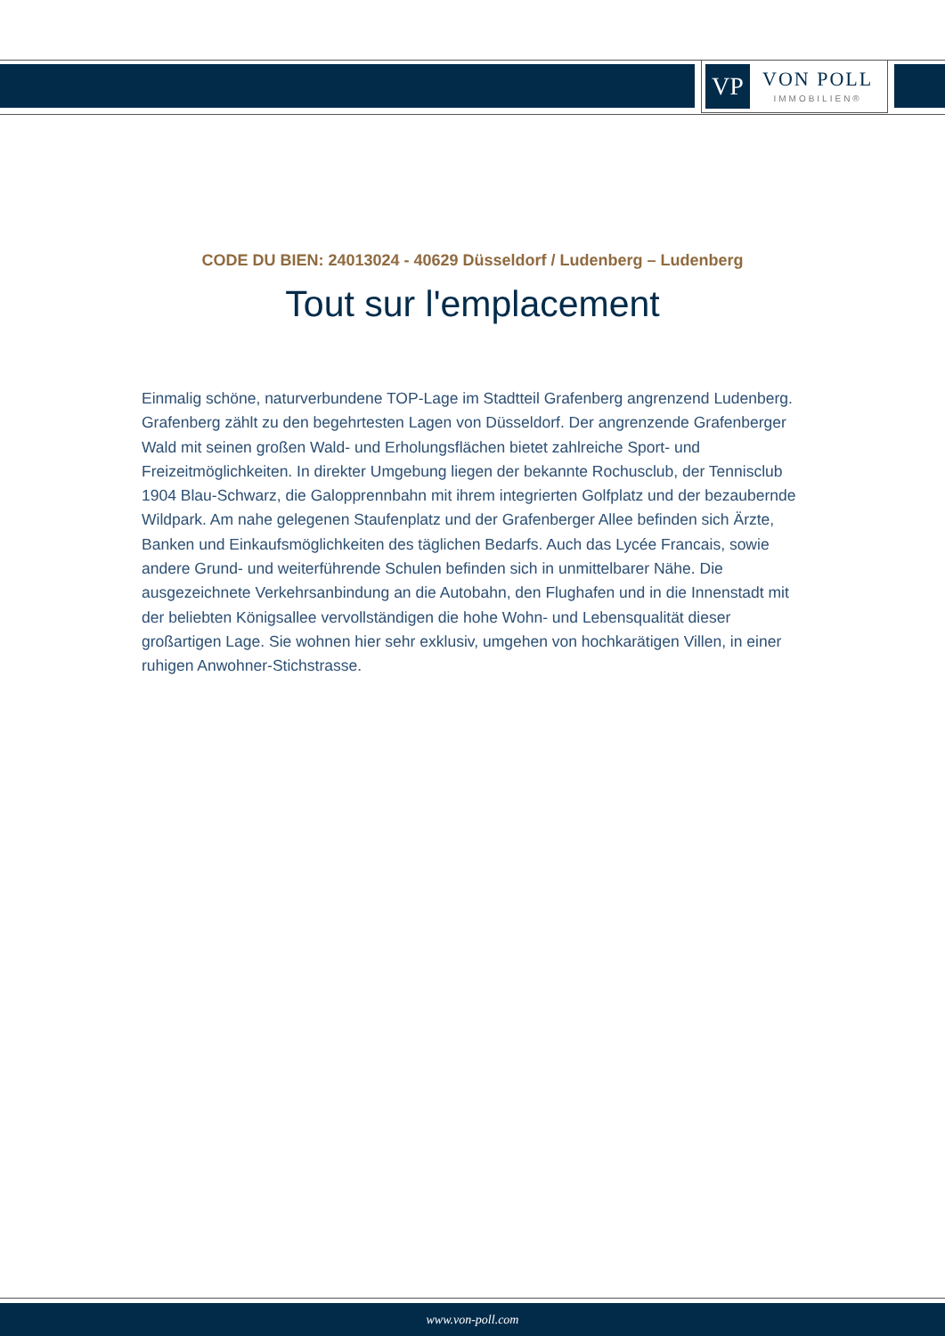VP
VON POLL
IMMOBILIEN®
CODE DU BIEN: 24013024 - 40629 Düsseldorf / Ludenberg – Ludenberg
Tout sur l'emplacement
Einmalig schöne, naturverbundene TOP-Lage im Stadtteil Grafenberg angrenzend Ludenberg. Grafenberg zählt zu den begehrtesten Lagen von Düsseldorf. Der angrenzende Grafenberger Wald mit seinen großen Wald- und Erholungsflächen bietet zahlreiche Sport- und Freizeitmöglichkeiten. In direkter Umgebung liegen der bekannte Rochusclub, der Tennisclub 1904 Blau-Schwarz, die Galopprennbahn mit ihrem integrierten Golfplatz und der bezaubernde Wildpark. Am nahe gelegenen Staufenplatz und der Grafenberger Allee befinden sich Ärzte, Banken und Einkaufsmöglichkeiten des täglichen Bedarfs. Auch das Lycée Francais, sowie andere Grund- und weiterführende Schulen befinden sich in unmittelbarer Nähe. Die ausgezeichnete Verkehrsanbindung an die Autobahn, den Flughafen und in die Innenstadt mit der beliebten Königsallee vervollständigen die hohe Wohn- und Lebensqualität dieser großartigen Lage. Sie wohnen hier sehr exklusiv, umgehen von hochkarätigen Villen, in einer ruhigen Anwohner-Stichstrasse.
www.von-poll.com